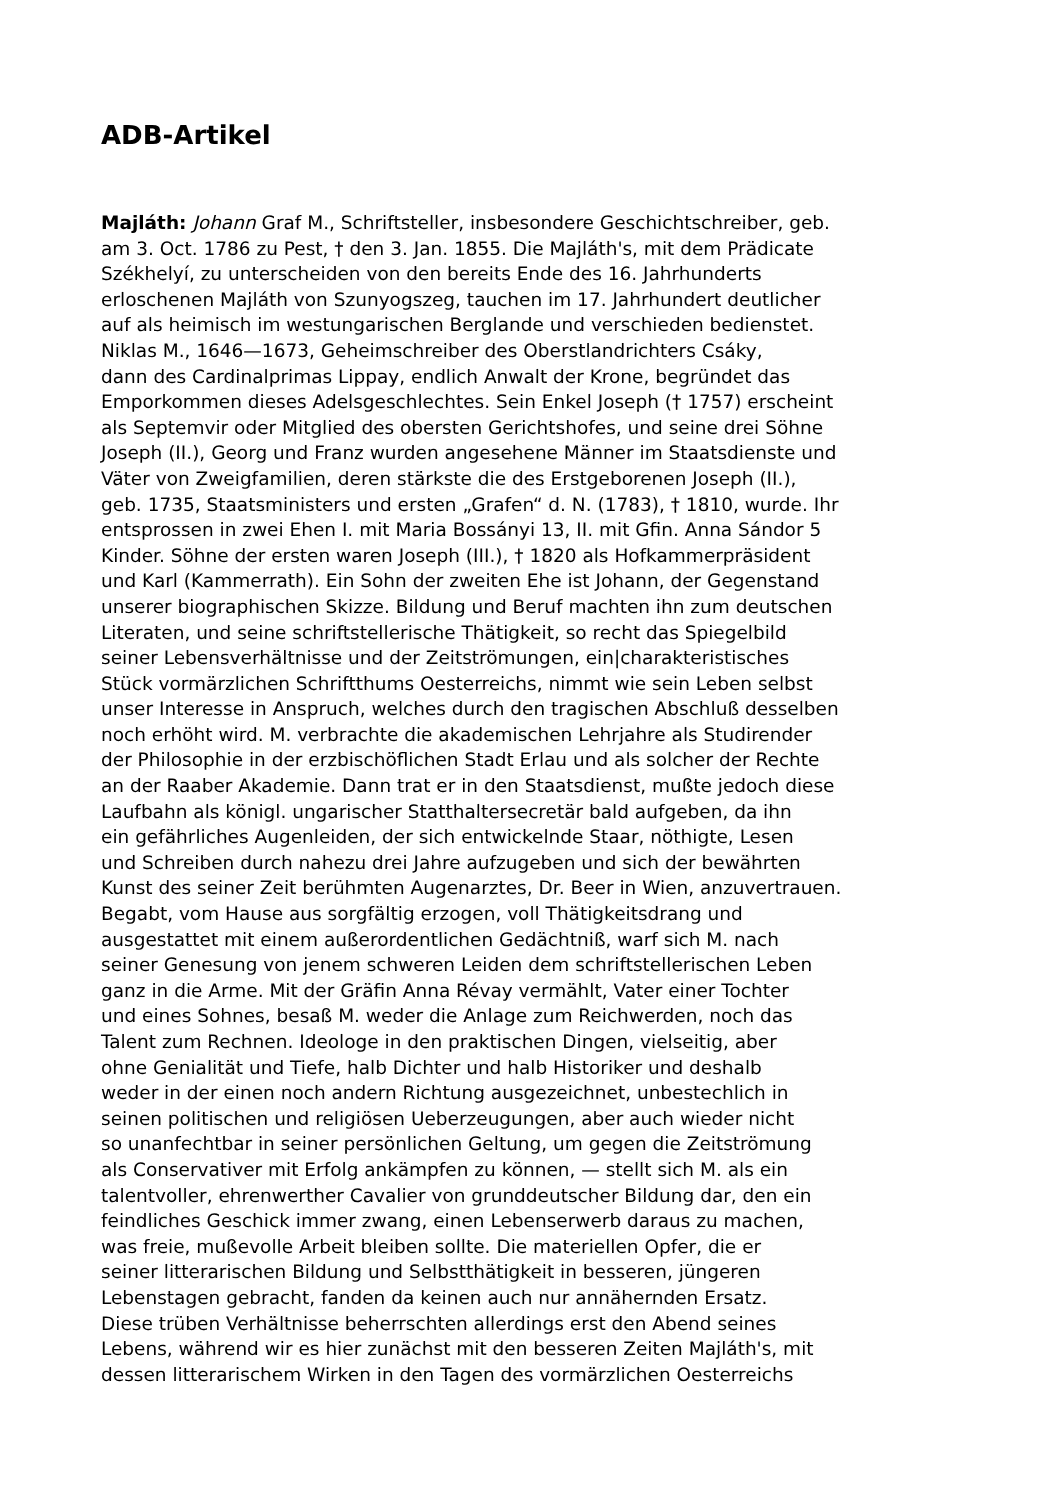ADB-Artikel
Majláth: Johann Graf M., Schriftsteller, insbesondere Geschichtschreiber, geb.
am 3. Oct. 1786 zu Pest, † den 3. Jan. 1855. Die Majláth's, mit dem Prädicate
Székhelyí, zu unterscheiden von den bereits Ende des 16. Jahrhunderts
erloschenen Majláth von Szunyogszeg, tauchen im 17. Jahrhundert deutlicher
auf als heimisch im westungarischen Berglande und verschieden bedienstet.
Niklas M., 1646—1673, Geheimschreiber des Oberstlandrichters Csáky,
dann des Cardinalprimas Lippay, endlich Anwalt der Krone, begründet das
Emporkommen dieses Adelsgeschlechtes. Sein Enkel Joseph († 1757) erscheint
als Septemvir oder Mitglied des obersten Gerichtshofes, und seine drei Söhne
Joseph (II.), Georg und Franz wurden angesehene Männer im Staatsdienste und
Väter von Zweigfamilien, deren stärkste die des Erstgeborenen Joseph (II.),
geb. 1735, Staatsministers und ersten „Grafen“ d. N. (1783), † 1810, wurde. Ihr
entsprossen in zwei Ehen I. mit Maria Bossányi 13, II. mit Gfin. Anna Sándor 5
Kinder. Söhne der ersten waren Joseph (III.), † 1820 als Hofkammerpräsident
und Karl (Kammerrath). Ein Sohn der zweiten Ehe ist Johann, der Gegenstand
unserer biographischen Skizze. Bildung und Beruf machten ihn zum deutschen
Literaten, und seine schriftstellerische Thätigkeit, so recht das Spiegelbild
seiner Lebensverhältnisse und der Zeitströmungen, ein|charakteristisches
Stück vormärzlichen Schriftthums Oesterreichs, nimmt wie sein Leben selbst
unser Interesse in Anspruch, welches durch den tragischen Abschluß desselben
noch erhöht wird. M. verbrachte die akademischen Lehrjahre als Studirender
der Philosophie in der erzbischöflichen Stadt Erlau und als solcher der Rechte
an der Raaber Akademie. Dann trat er in den Staatsdienst, mußte jedoch diese
Laufbahn als königl. ungarischer Statthaltersecretär bald aufgeben, da ihn
ein gefährliches Augenleiden, der sich entwickelnde Staar, nöthigte, Lesen
und Schreiben durch nahezu drei Jahre aufzugeben und sich der bewährten
Kunst des seiner Zeit berühmten Augenarztes, Dr. Beer in Wien, anzuvertrauen.
Begabt, vom Hause aus sorgfältig erzogen, voll Thätigkeitsdrang und
ausgestattet mit einem außerordentlichen Gedächtniß, warf sich M. nach
seiner Genesung von jenem schweren Leiden dem schriftstellerischen Leben
ganz in die Arme. Mit der Gräfin Anna Révay vermählt, Vater einer Tochter
und eines Sohnes, besaß M. weder die Anlage zum Reichwerden, noch das
Talent zum Rechnen. Ideologe in den praktischen Dingen, vielseitig, aber
ohne Genialität und Tiefe, halb Dichter und halb Historiker und deshalb
weder in der einen noch andern Richtung ausgezeichnet, unbestechlich in
seinen politischen und religiösen Ueberzeugungen, aber auch wieder nicht
so unanfechtbar in seiner persönlichen Geltung, um gegen die Zeitströmung
als Conservativer mit Erfolg ankämpfen zu können, — stellt sich M. als ein
talentvoller, ehrenwerther Cavalier von grunddeutscher Bildung dar, den ein
feindliches Geschick immer zwang, einen Lebenserwerb daraus zu machen,
was freie, mußevolle Arbeit bleiben sollte. Die materiellen Opfer, die er
seiner litterarischen Bildung und Selbstthätigkeit in besseren, jüngeren
Lebenstagen gebracht, fanden da keinen auch nur annähernden Ersatz.
Diese trüben Verhältnisse beherrschten allerdings erst den Abend seines
Lebens, während wir es hier zunächst mit den besseren Zeiten Majláth's, mit
dessen litterarischem Wirken in den Tagen des vormärzlichen Oesterreichs